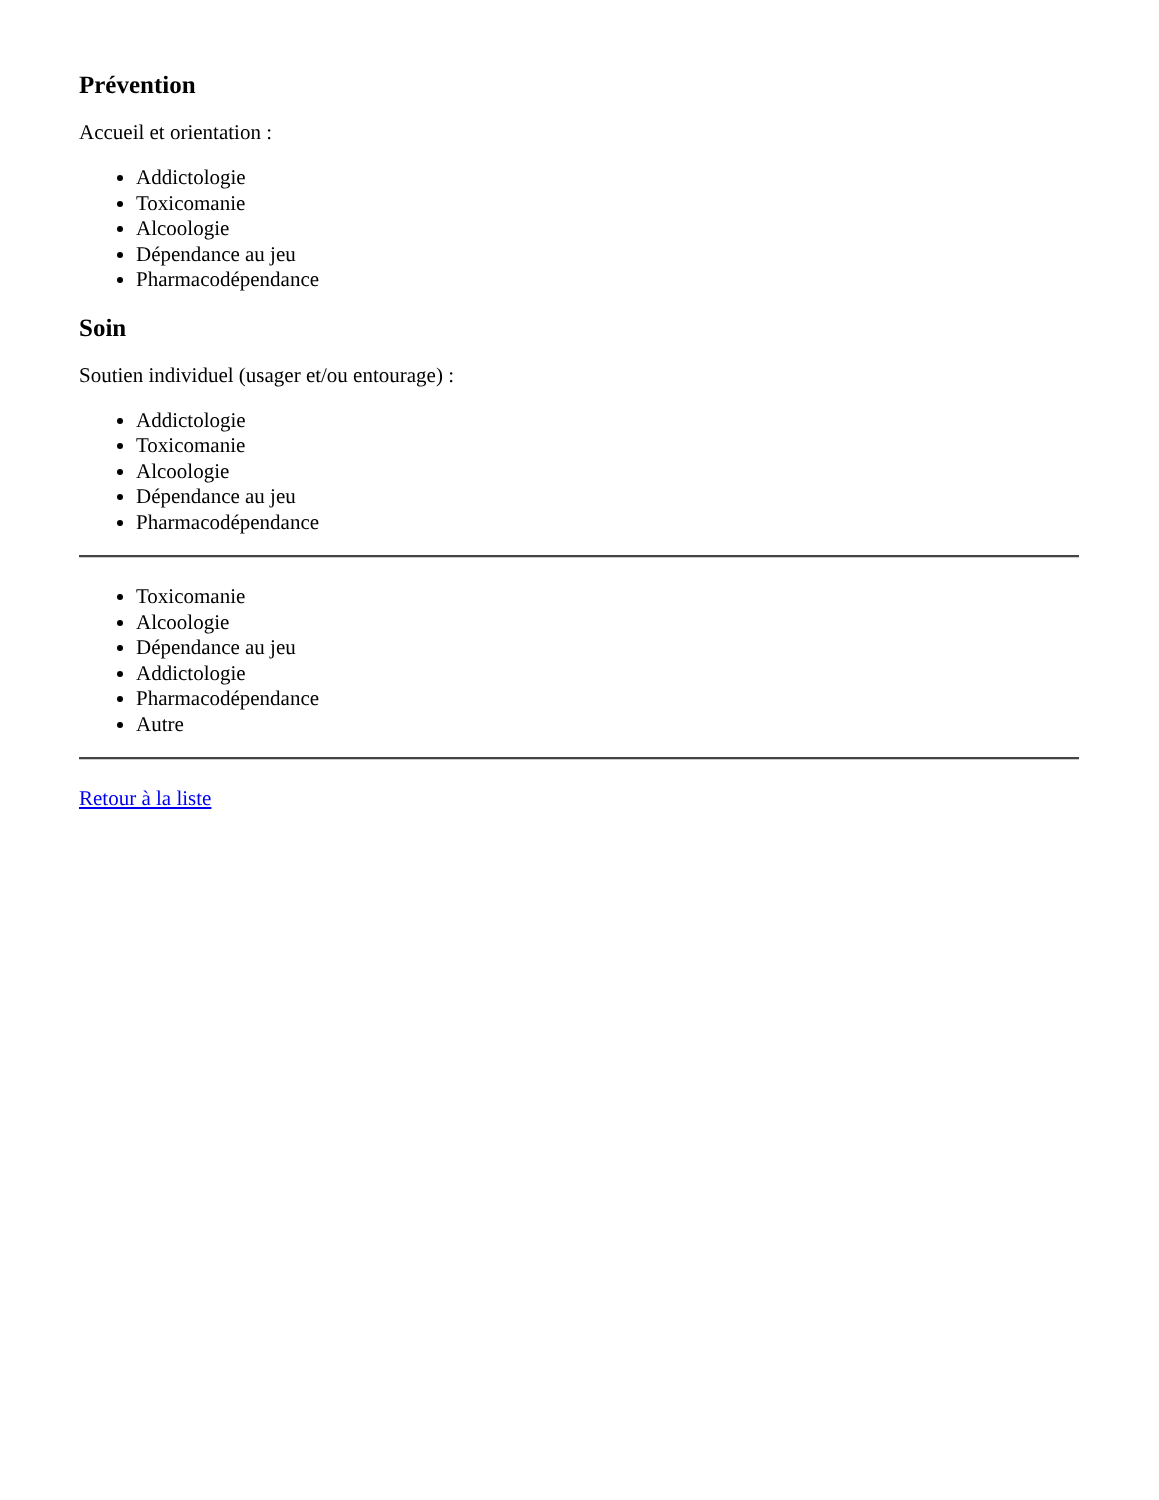Prévention
Accueil et orientation :
Addictologie
Toxicomanie
Alcoologie
Dépendance au jeu
Pharmacodépendance
Soin
Soutien individuel (usager et/ou entourage) :
Addictologie
Toxicomanie
Alcoologie
Dépendance au jeu
Pharmacodépendance
Toxicomanie
Alcoologie
Dépendance au jeu
Addictologie
Pharmacodépendance
Autre
Retour à la liste